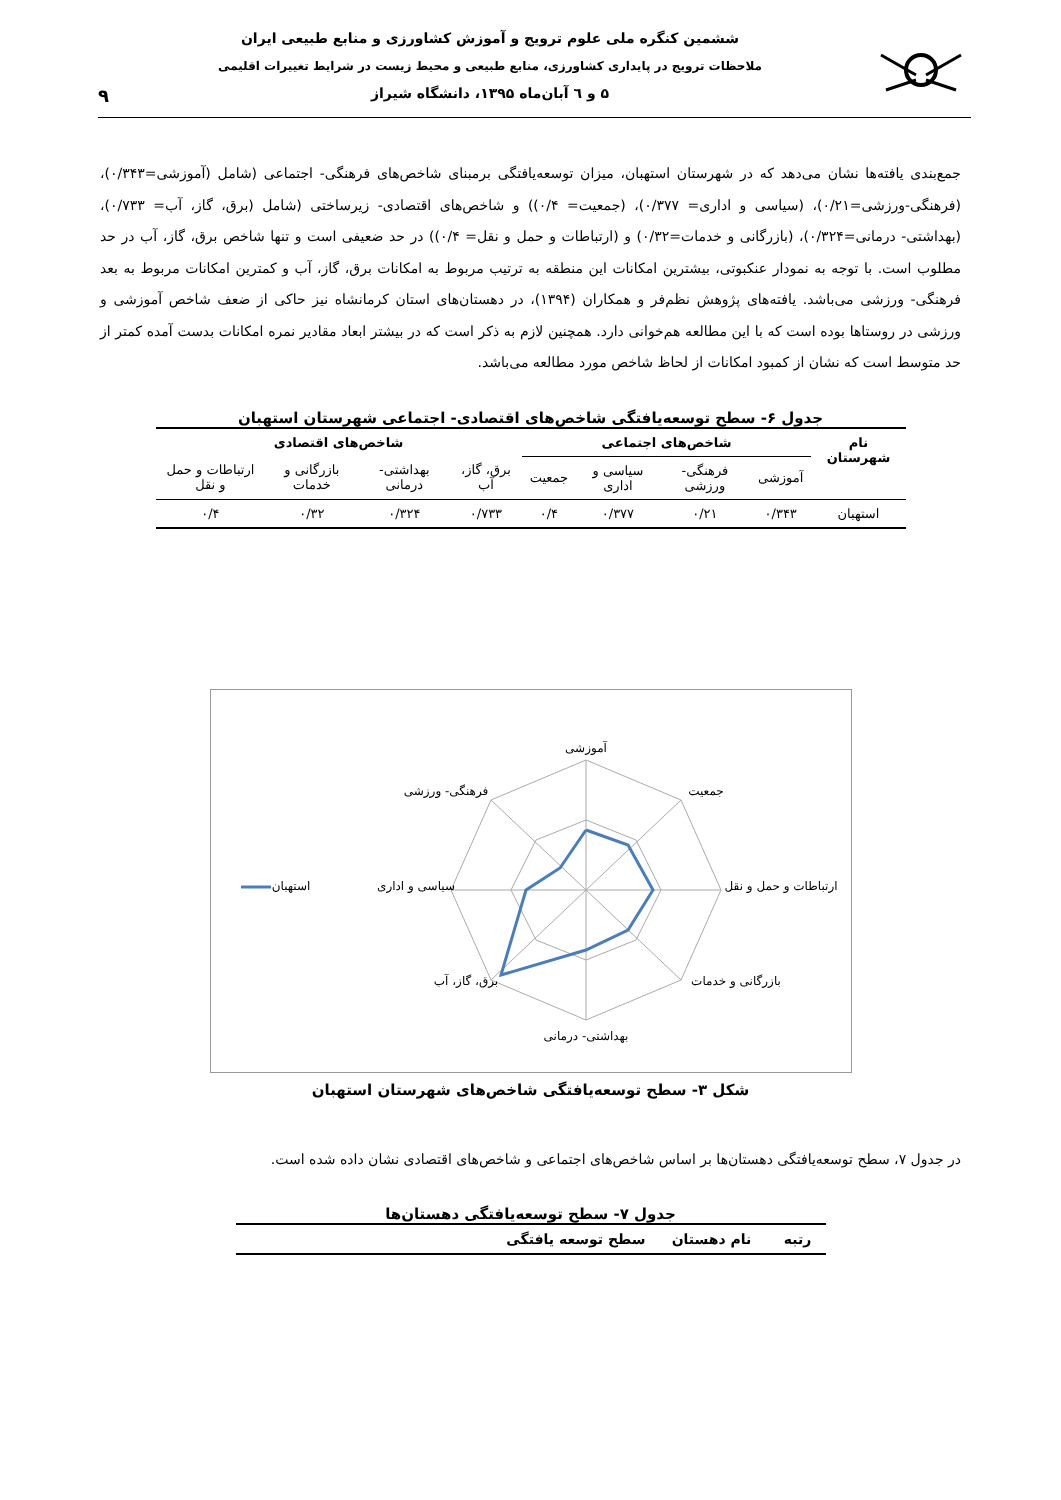ششمین کنگره ملی علوم ترویج و آموزش کشاورزی و منابع طبیعی ایران
ملاحظات ترویج در پایداری کشاورزی، منابع طبیعی و محیط زیست در شرایط تغییرات اقلیمی
۵ و ٦ آبان‌ماه ۱۳۹۵، دانشگاه شیراز
۹
جمع‌بندی یافته‌ها نشان می‌دهد که در شهرستان استهبان، میزان توسعه‌یافتگی برمبنای شاخص‌های فرهنگی- اجتماعی (شامل (آموزشی=۰/۳۴۳)، (فرهنگی-ورزشی=۰/۲۱)، (سیاسی و اداری= ۰/۳۷۷)، (جمعیت= ۰/۴)) و شاخص‌های اقتصادی- زیرساختی (شامل (برق، گاز، آب= ۰/۷۳۳)، (بهداشتی- درمانی=۰/۳۲۴)، (بازرگانی و خدمات=۰/۳۲) و (ارتباطات و حمل و نقل= ۰/۴)) در حد ضعیفی است و تنها شاخص برق، گاز، آب در حد مطلوب است. با توجه به نمودار عنکبوتی، بیشترین امکانات این منطقه به ترتیب مربوط به امکانات برق، گاز، آب و کمترین امکانات مربوط به بعد فرهنگی- ورزشی می‌باشد. یافته‌های پژوهش نظم‌فر و همکاران (۱۳۹۴)، در دهستان‌های استان کرمانشاه نیز حاکی از ضعف شاخص آموزشی و ورزشی در روستاها بوده است که با این مطالعه هم‌خوانی دارد. همچنین لازم به ذکر است که در بیشتر ابعاد مقادیر نمره امکانات بدست آمده کمتر از حد متوسط است که نشان از کمبود امکانات از لحاظ شاخص مورد مطالعه می‌باشد.
جدول ۶- سطح توسعه‌یافتگی شاخص‌های اقتصادی- اجتماعی شهرستان استهبان
| نام شهرستان | شاخص‌های اجتماعی | | | | شاخص‌های اقتصادی | | | |
| --- | --- | --- | --- | --- | --- | --- | --- | --- |
| | آموزشی | فرهنگی- ورزشی | سیاسی و اداری | جمعیت | برق، گاز، آب | بهداشتی- درمانی | بازرگانی و خدمات | ارتباطات و حمل و نقل |
| استهبان | ۰/۳۴۳ | ۰/۲۱ | ۰/۳۷۷ | ۰/۴ | ۰/۷۳۳ | ۰/۳۲۴ | ۰/۳۲ | ۰/۴ |
آموزشی
جمعیت
ارتباطات و حمل و نقل
بازرگانی و خدمات
بهداشتی- درمانی
برق، گاز، آب
سیاسی و اداری
فرهنگی- ورزشی
استهبان
شکل ۳- سطح توسعه‌یافتگی شاخص‌های شهرستان استهبان
در جدول ۷، سطح توسعه‌یافتگی دهستان‌ها بر اساس شاخص‌های اجتماعی و شاخص‌های اقتصادی نشان داده شده است.
جدول ۷- سطح توسعه‌یافتگی دهستان‌ها
| رتبه | نام دهستان | سطح توسعه یافتگی |
| --- | --- | --- |